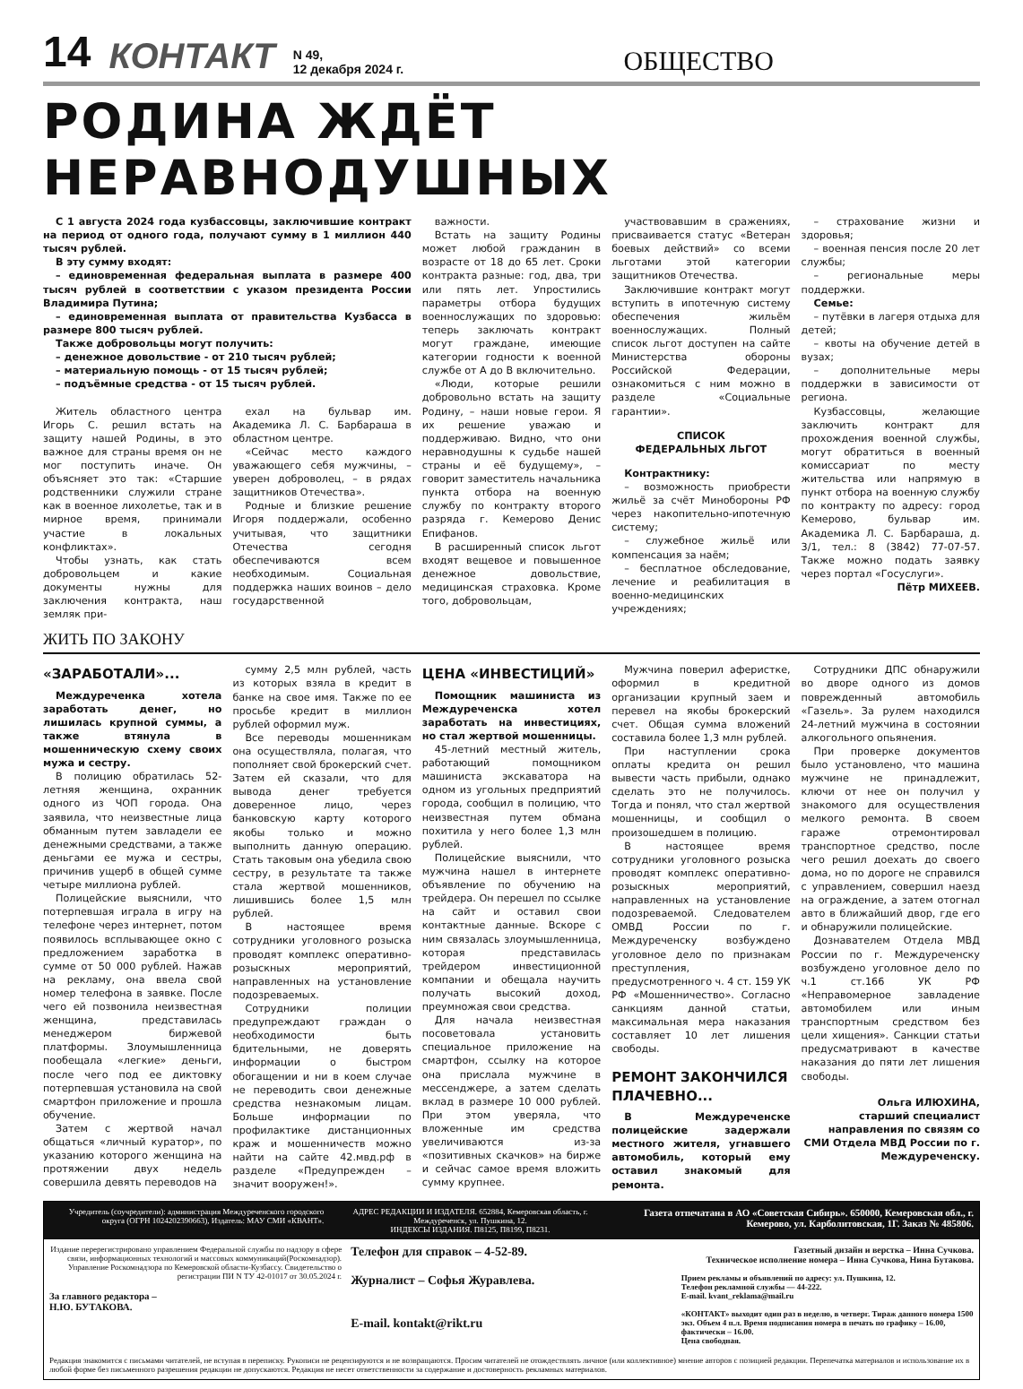14 КОНТАКТ N 49,
12 декабря 2024 г. ОБЩЕСТВО
РОДИНА ЖДЁТ НЕРАВНОДУШНЫХ
С 1 августа 2024 года кузбассовцы, заключившие контракт на период от одного года, получают сумму в 1 миллион 440 тысяч рублей.
В эту сумму входят:
– единовременная федеральная выплата в размере 400 тысяч рублей в соответствии с указом президента России Владимира Путина;
– единовременная выплата от правительства Кузбасса в размере 800 тысяч рублей.
Также добровольцы могут получить:
– денежное довольствие - от 210 тысяч рублей;
– материальную помощь - от 15 тысяч рублей;
– подъёмные средства - от 15 тысяч рублей.
Житель областного центра Игорь С. решил встать на защиту нашей Родины, в это важное для страны время он не мог поступить иначе. Он объясняет это так: «Старшие родственники служили стране как в военное лихолетье, так и в мирное время, принимали участие в локальных конфликтах».
Чтобы узнать, как стать добровольцем и какие документы нужны для заключения контракта, наш земляк при-
ехал на бульвар им. Академика Л. С. Барбараша в областном центре.
«Сейчас место каждого уважающего себя мужчины, – уверен доброволец, – в рядах защитников Отечества».
Родные и близкие решение Игоря поддержали, особенно учитывая, что защитники Отечества сегодня обеспечиваются всем необходимым. Социальная поддержка наших воинов – дело государственной
важности.
Встать на защиту Родины может любой гражданин в возрасте от 18 до 65 лет. Сроки контракта разные: год, два, три или пять лет. Упростились параметры отбора будущих военнослужащих по здоровью: теперь заключать контракт могут граждане, имеющие категории годности к военной службе от А до В включительно.
«Люди, которые решили добровольно встать на защиту Родину, – наши новые герои. Я их решение уважаю и поддерживаю. Видно, что они неравнодушны к судьбе нашей страны и её будущему», – говорит заместитель начальника пункта отбора на военную службу по контракту второго разряда г. Кемерово Денис Епифанов.
В расширенный список льгот входят вещевое и повышенное денежное довольствие, медицинская страховка. Кроме того, добровольцам,
участвовавшим в сражениях, присваивается статус «Ветеран боевых действий» со всеми льготами этой категории защитников Отечества.
Заключившие контракт могут вступить в ипотечную систему обеспечения жильём военнослужащих. Полный список льгот доступен на сайте Министерства обороны Российской Федерации, ознакомиться с ним можно в разделе «Социальные гарантии».
СПИСОК
ФЕДЕРАЛЬНЫХ ЛЬГОТ
Контрактнику:
– возможность приобрести жильё за счёт Минобороны РФ через накопительно-ипотечную систему;
– служебное жильё или компенсация за наём;
– бесплатное обследование, лечение и реабилитация в военно-медицинских учреждениях;
– страхование жизни и здоровья;
– военная пенсия после 20 лет службы;
– региональные меры поддержки.
Семье:
– путёвки в лагеря отдыха для детей;
– квоты на обучение детей в вузах;
– дополнительные меры поддержки в зависимости от региона.
Кузбассовцы, желающие заключить контракт для прохождения военной службы, могут обратиться в военный комиссариат по месту жительства или напрямую в пункт отбора на военную службу по контракту по адресу: город Кемерово, бульвар им. Академика Л. С. Барбараша, д. 3/1, тел.: 8 (3842) 77-07-57. Также можно подать заявку через портал «Госуслуги».
Пётр МИХЕЕВ.
ЖИТЬ ПО ЗАКОНУ
«ЗАРАБОТАЛИ»...
Междуреченка хотела заработать денег, но лишилась крупной суммы, а также втянула в мошенническую схему своих мужа и сестру.
В полицию обратилась 52-летняя женщина, охранник одного из ЧОП города. Она заявила, что неизвестные лица обманным путем завладели ее денежными средствами, а также деньгами ее мужа и сестры, причинив ущерб в общей сумме четыре миллиона рублей.
Полицейские выяснили, что потерпевшая играла в игру на телефоне через интернет, потом появилось всплывающее окно с предложением заработка в сумме от 50 000 рублей. Нажав на рекламу, она ввела свой номер телефона в заявке. После чего ей позвонила неизвестная женщина, представилась менеджером биржевой платформы. Злоумышленница пообещала «легкие» деньги, после чего под ее диктовку потерпевшая установила на свой смартфон приложение и прошла обучение.
Затем с жертвой начал общаться «личный куратор», по указанию которого женщина на протяжении двух недель совершила девять переводов на
сумму 2,5 млн рублей, часть из которых взяла в кредит в банке на свое имя. Также по ее просьбе кредит в миллион рублей оформил муж.
Все переводы мошенникам она осуществляла, полагая, что пополняет свой брокерский счет. Затем ей сказали, что для вывода денег требуется доверенное лицо, через банковскую карту которого якобы только и можно выполнить данную операцию. Стать таковым она убедила свою сестру, в результате та также стала жертвой мошенников, лишившись более 1,5 млн рублей.
В настоящее время сотрудники уголовного розыска проводят комплекс оперативно-розыскных мероприятий, направленных на установление подозреваемых.
Сотрудники полиции предупреждают граждан о необходимости быть бдительными, не доверять информации о быстром обогащении и ни в коем случае не переводить свои денежные средства незнакомым лицам. Больше информации по профилактике дистанционных краж и мошенничеств можно найти на сайте 42.мвд.рф в разделе «Предупрежден – значит вооружен!».
ЦЕНА «ИНВЕСТИЦИЙ»
Помощник машиниста из Междуреченска хотел заработать на инвестициях, но стал жертвой мошенницы.
45-летний местный житель, работающий помощником машиниста экскаватора на одном из угольных предприятий города, сообщил в полицию, что неизвестная путем обмана похитила у него более 1,3 млн рублей.
Полицейские выяснили, что мужчина нашел в интернете объявление по обучению на трейдера. Он перешел по ссылке на сайт и оставил свои контактные данные. Вскоре с ним связалась злоумышленница, которая представилась трейдером инвестиционной компании и обещала научить получать высокий доход, преумножая свои средства.
Для начала неизвестная посоветовала установить специальное приложение на смартфон, ссылку на которое она прислала мужчине в мессенджере, а затем сделать вклад в размере 10 000 рублей. При этом уверяла, что вложенные им средства увеличиваются из-за «позитивных скачков» на бирже и сейчас самое время вложить сумму крупнее.
Мужчина поверил аферистке, оформил в кредитной организации крупный заем и перевел на якобы брокерский счет. Общая сумма вложений составила более 1,3 млн рублей.
При наступлении срока оплаты кредита он решил вывести часть прибыли, однако сделать это не получилось. Тогда и понял, что стал жертвой мошенницы, и сообщил о произошедшем в полицию.
В настоящее время сотрудники уголовного розыска проводят комплекс оперативно-розыскных мероприятий, направленных на установление подозреваемой. Следователем ОМВД России по г. Междуреченску возбуждено уголовное дело по признакам преступления, предусмотренного ч. 4 ст. 159 УК РФ «Мошенничество». Согласно санкциям данной статьи, максимальная мера наказания составляет 10 лет лишения свободы.
РЕМОНТ ЗАКОНЧИЛСЯ ПЛАЧЕВНО...
В Междуреченске полицейские задержали местного жителя, угнавшего автомобиль, который ему оставил знакомый для ремонта.
Сотрудники ДПС обнаружили во дворе одного из домов поврежденный автомобиль «Газель». За рулем находился 24-летний мужчина в состоянии алкогольного опьянения.
При проверке документов было установлено, что машина мужчине не принадлежит, ключи от нее он получил у знакомого для осуществления мелкого ремонта. В своем гараже отремонтировал транспортное средство, после чего решил доехать до своего дома, но по дороге не справился с управлением, совершил наезд на ограждение, а затем отогнал авто в ближайший двор, где его и обнаружили полицейские.
Дознавателем Отдела МВД России по г. Междуреченску возбуждено уголовное дело по ч.1 ст.166 УК РФ «Неправомерное завладение автомобилем или иным транспортным средством без цели хищения». Санкции статьи предусматривают в качестве наказания до пяти лет лишения свободы.
Ольга ИЛЮХИНА,
старший специалист направления по связям со СМИ Отдела МВД России по г. Междуреченску.
Учредитель (соучредители): администрация Междуреченского городского округа (ОГРН 1024202390663), Издатель: МАУ СМИ «КВАНТ».
АДРЕС РЕДАКЦИИ И ИЗДАТЕЛЯ. 652884, Кемеровская область, г. Междуреченск, ул. Пушкина, 12.
ИНДЕКСЫ ИЗДАНИЯ. П8125, П8199, П8231.
Газета отпечатана в АО «Советская Сибирь». 650000, Кемеровская обл., г. Кемерово, ул. Карболитовская, 1Г. Заказ № 485806.
Издание перерегистрировано управлением Федеральной службы по надзору в сфере связи, информационных технологий и массовых коммуникаций(Роскомнадзор). Управление Роскомнадзора по Кемеровской области-Кузбассу. Свидетельство о регистрации ПИ N ТУ 42-01017 от 30.05.2024 г.
За главного редактора –
Н.Ю. БУТАКОВА.
Телефон для справок – 4-52-89.
Журналист – Софья Журавлева.
E-mail. kontakt@rikt.ru
Газетный дизайн и верстка – Инна Сучкова.
Техническое исполнение номера – Инна Сучкова, Нина Бутакова.
Прием рекламы и объявлений по адресу: ул. Пушкина, 12.
Телефон рекламной службы — 44-222.
E-mail. kvant_reklama@mail.ru
«КОНТАКТ» выходит один раз в неделю, в четверг. Тираж данного номера 1500 экз. Объем 4 п.л. Время подписания номера в печать по графику – 16.00, фактически – 16.00.
Цена свободная.
Редакция знакомится с письмами читателей, не вступая в переписку. Рукописи не рецензируются и не возвращаются. Просим читателей не отождествлять личное (или коллективное) мнение авторов с позицией редакции. Перепечатка материалов и использование их в любой форме без письменного разрешения редакции не допускаются. Редакция не несет ответственности за содержание и достоверность рекламных материалов.